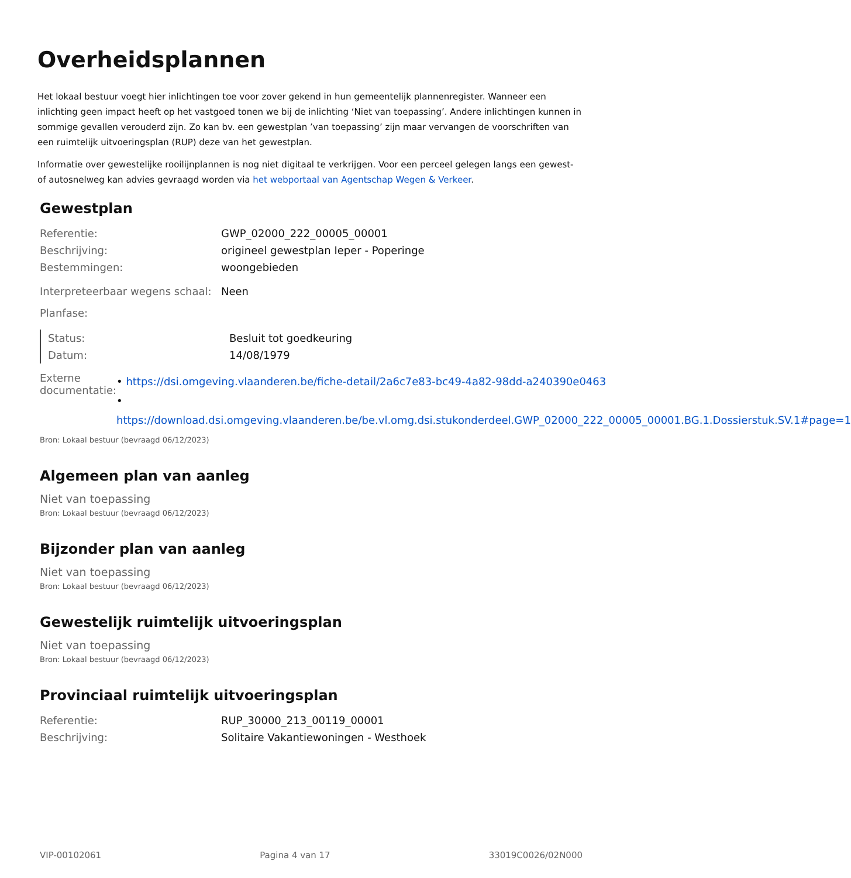Overheidsplannen
Het lokaal bestuur voegt hier inlichtingen toe voor zover gekend in hun gemeentelijk plannenregister. Wanneer een inlichting geen impact heeft op het vastgoed tonen we bij de inlichting ‘Niet van toepassing’. Andere inlichtingen kunnen in sommige gevallen verouderd zijn. Zo kan bv. een gewestplan ’van toepassing’ zijn maar vervangen de voorschriften van een ruimtelijk uitvoeringsplan (RUP) deze van het gewestplan.
Informatie over gewestelijke rooilijnplannen is nog niet digitaal te verkrijgen. Voor een perceel gelegen langs een gewest- of autosnelweg kan advies gevraagd worden via het webportaal van Agentschap Wegen & Verkeer.
Gewestplan
| Referentie: | GWP_02000_222_00005_00001 |
| Beschrijving: | origineel gewestplan Ieper - Poperinge |
| Bestemmingen: | woongebieden |
| Interpreteerbaar wegens schaal: | Neen |
| Planfase: | |
| Status: | Besluit tot goedkeuring |
| Datum: | 14/08/1979 |
| Externe documentatie: | • https://dsi.omgeving.vlaanderen.be/fiche-detail/2a6c7e83-bc49-4a82-98dd-a240390e0463 • https://download.dsi.omgeving.vlaanderen.be/be.vl.omg.dsi.stukonderdeel.GWP_02000_222_00005_00001.BG.1.Dossierstuk.SV.1#page=1 |
Bron: Lokaal bestuur (bevraagd 06/12/2023)
Algemeen plan van aanleg
Niet van toepassing
Bron: Lokaal bestuur (bevraagd 06/12/2023)
Bijzonder plan van aanleg
Niet van toepassing
Bron: Lokaal bestuur (bevraagd 06/12/2023)
Gewestelijk ruimtelijk uitvoeringsplan
Niet van toepassing
Bron: Lokaal bestuur (bevraagd 06/12/2023)
Provinciaal ruimtelijk uitvoeringsplan
| Referentie: | RUP_30000_213_00119_00001 |
| Beschrijving: | Solitaire Vakantiewoningen - Westhoek |
VIP-00102061 Pagina 4 van 17 33019C0026/02N000